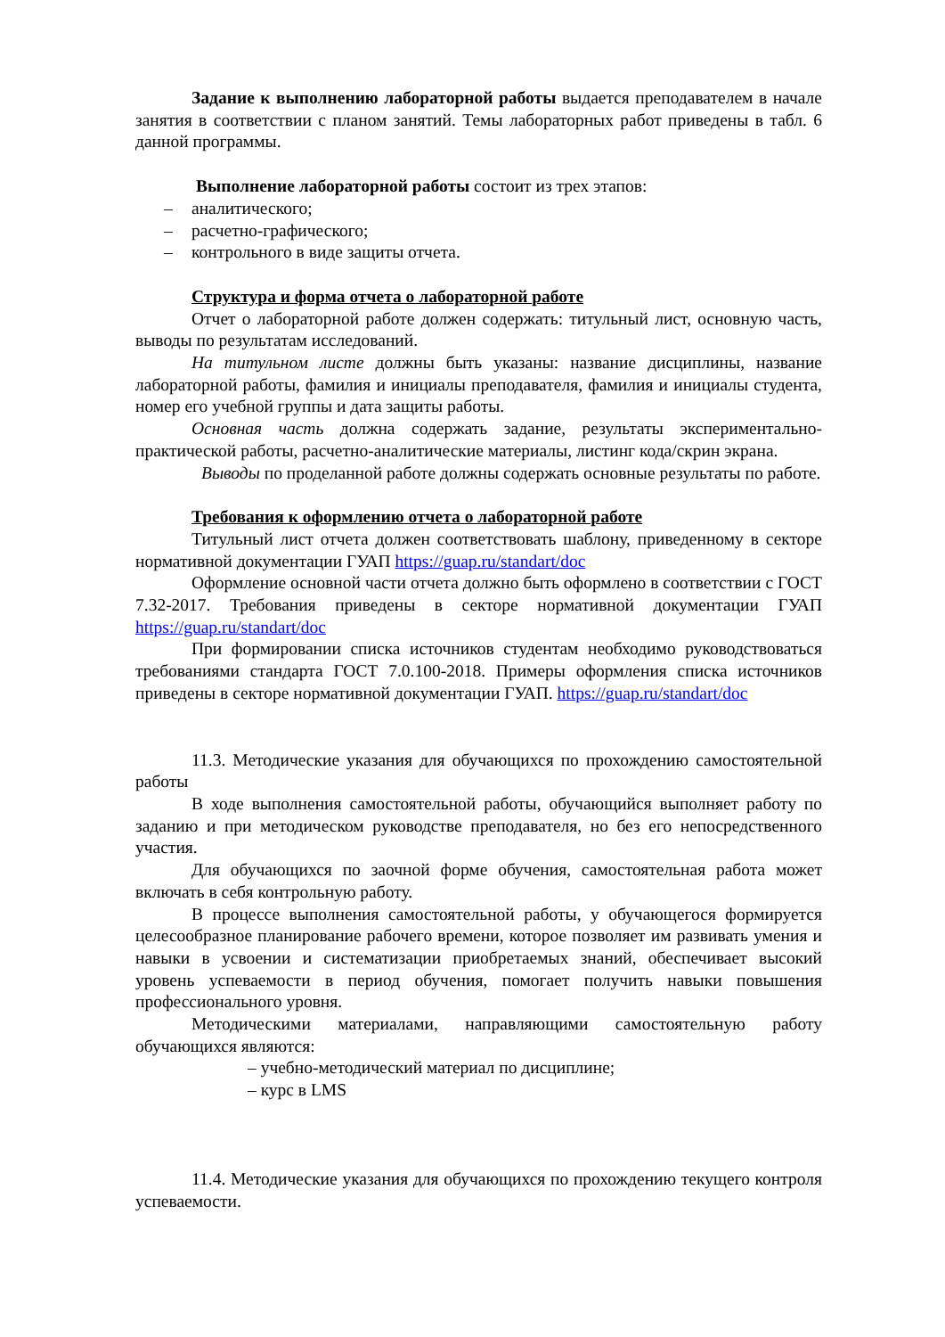Задание к выполнению лабораторной работы выдается преподавателем в начале занятия в соответствии с планом занятий. Темы лабораторных работ приведены в табл. 6 данной программы.
Выполнение лабораторной работы состоит из трех этапов:
– аналитического;
– расчетно-графического;
– контрольного в виде защиты отчета.
Структура и форма отчета о лабораторной работе
Отчет о лабораторной работе должен содержать: титульный лист, основную часть, выводы по результатам исследований.
На титульном листе должны быть указаны: название дисциплины, название лабораторной работы, фамилия и инициалы преподавателя, фамилия и инициалы студента, номер его учебной группы и дата защиты работы.
Основная часть должна содержать задание, результаты экспериментально-практической работы, расчетно-аналитические материалы, листинг кода/скрин экрана.
Выводы по проделанной работе должны содержать основные результаты по работе.
Требования к оформлению отчета о лабораторной работе
Титульный лист отчета должен соответствовать шаблону, приведенному в секторе нормативной документации ГУАП https://guap.ru/standart/doc
Оформление основной части отчета должно быть оформлено в соответствии с ГОСТ 7.32-2017. Требования приведены в секторе нормативной документации ГУАП https://guap.ru/standart/doc
При формировании списка источников студентам необходимо руководствоваться требованиями стандарта ГОСТ 7.0.100-2018. Примеры оформления списка источников приведены в секторе нормативной документации ГУАП. https://guap.ru/standart/doc
11.3. Методические указания для обучающихся по прохождению самостоятельной работы
В ходе выполнения самостоятельной работы, обучающийся выполняет работу по заданию и при методическом руководстве преподавателя, но без его непосредственного участия.
Для обучающихся по заочной форме обучения, самостоятельная работа может включать в себя контрольную работу.
В процессе выполнения самостоятельной работы, у обучающегося формируется целесообразное планирование рабочего времени, которое позволяет им развивать умения и навыки в усвоении и систематизации приобретаемых знаний, обеспечивает высокий уровень успеваемости в период обучения, помогает получить навыки повышения профессионального уровня.
Методическими материалами, направляющими самостоятельную работу обучающихся являются:
– учебно-методический материал по дисциплине;
– курс в LMS
11.4. Методические указания для обучающихся по прохождению текущего контроля успеваемости.